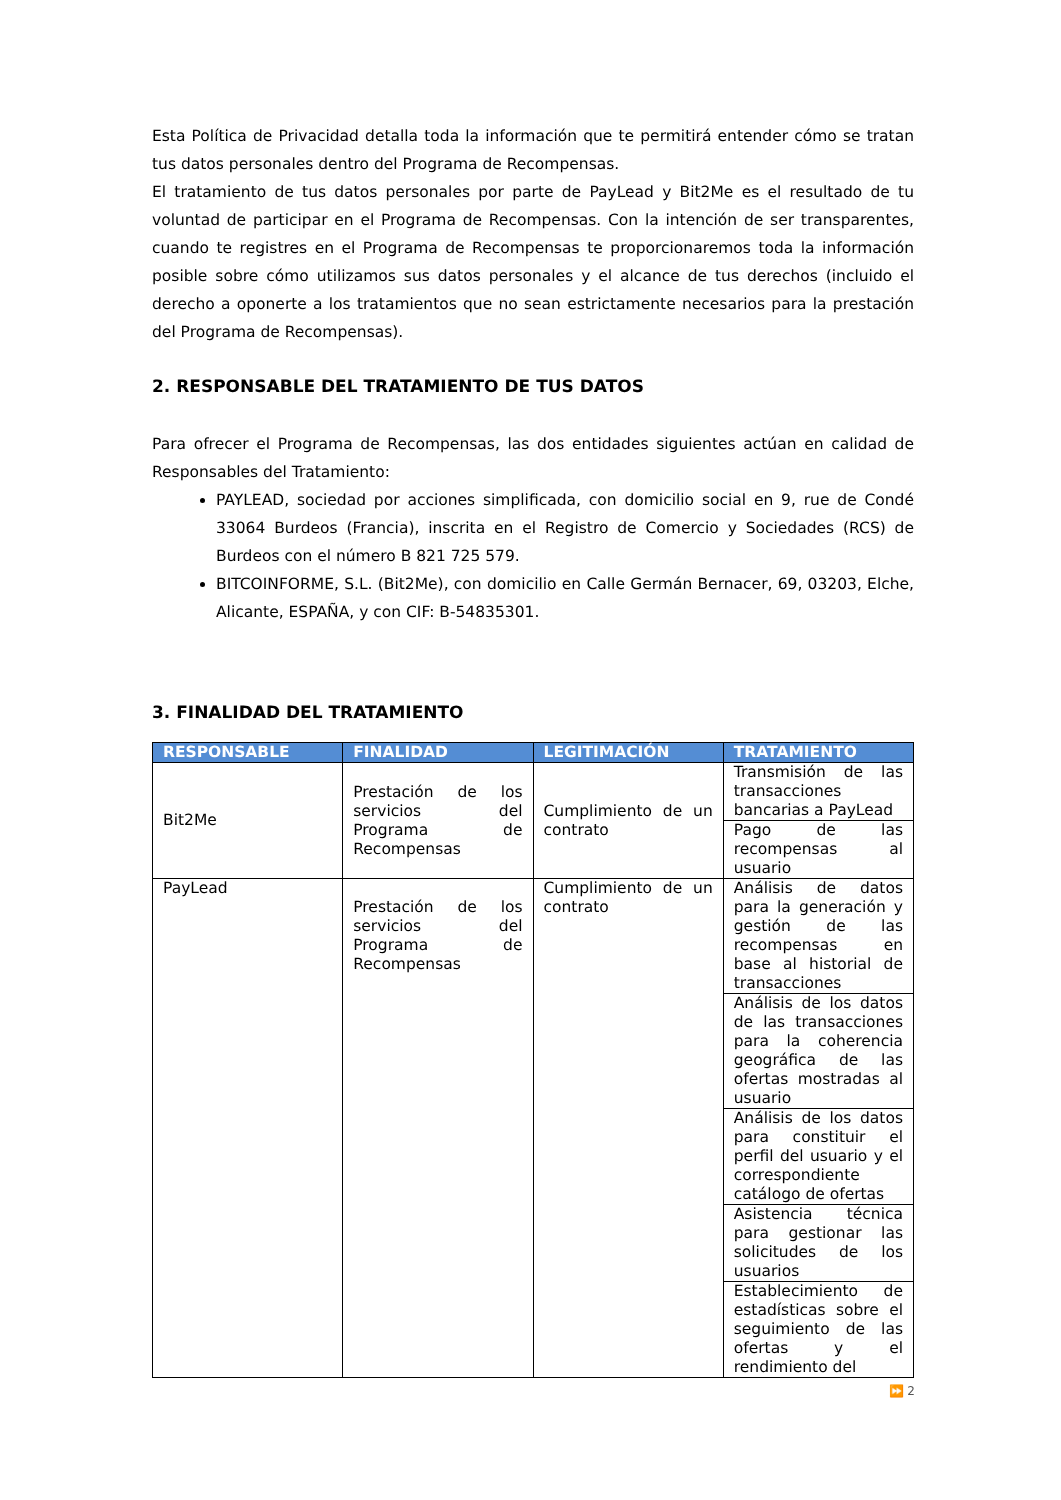Esta Política de Privacidad detalla toda la información que te permitirá entender cómo se tratan tus datos personales dentro del Programa de Recompensas.
El tratamiento de tus datos personales por parte de PayLead y Bit2Me es el resultado de tu voluntad de participar en el Programa de Recompensas. Con la intención de ser transparentes, cuando te registres en el Programa de Recompensas te proporcionaremos toda la información posible sobre cómo utilizamos sus datos personales y el alcance de tus derechos (incluido el derecho a oponerte a los tratamientos que no sean estrictamente necesarios para la prestación del Programa de Recompensas).
2. RESPONSABLE DEL TRATAMIENTO DE TUS DATOS
Para ofrecer el Programa de Recompensas, las dos entidades siguientes actúan en calidad de Responsables del Tratamiento:
PAYLEAD, sociedad por acciones simplificada, con domicilio social en 9, rue de Condé 33064 Burdeos (Francia), inscrita en el Registro de Comercio y Sociedades (RCS) de Burdeos con el número B 821 725 579.
BITCOINFORME, S.L. (Bit2Me), con domicilio en Calle Germán Bernacer, 69, 03203, Elche, Alicante, ESPAÑA, y con CIF: B-54835301.
3. FINALIDAD DEL TRATAMIENTO
| RESPONSABLE | FINALIDAD | LEGITIMACIÓN | TRATAMIENTO |
| --- | --- | --- | --- |
| Bit2Me | Prestación de los servicios del Programa de Recompensas | Cumplimiento de un contrato | Transmisión de las transacciones bancarias a PayLead |
| | | | Pago de las recompensas al usuario |
| PayLead | Prestación de los servicios del Programa de Recompensas | Cumplimiento de un contrato | Análisis de datos para la generación y gestión de las recompensas en base al historial de transacciones |
| | | | Análisis de los datos de las transacciones para la coherencia geográfica de las ofertas mostradas al usuario |
| | | | Análisis de los datos para constituir el perfil del usuario y el correspondiente catálogo de ofertas |
| | | | Asistencia técnica para gestionar las solicitudes de los usuarios |
| | | | Establecimiento de estadísticas sobre el seguimiento de las ofertas y el rendimiento del |
⏩ 2